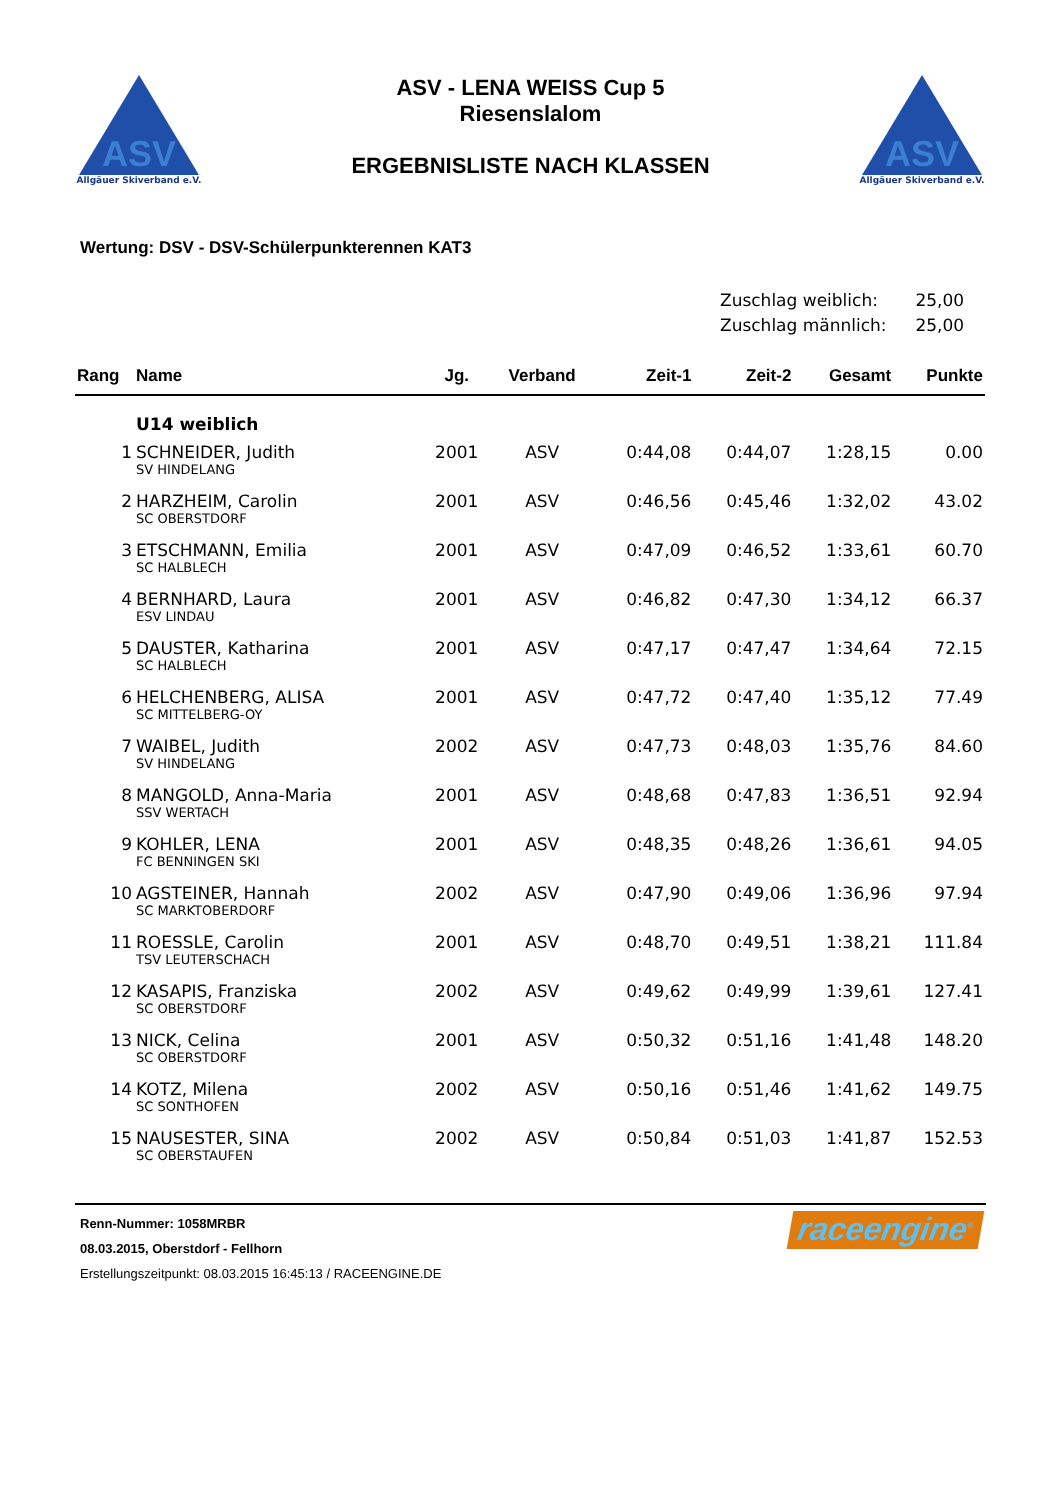ASV
Allgäuer Skiverband e.V.
ASV - LENA WEISS Cup 5
Riesenslalom
ERGEBNISLISTE NACH KLASSEN
ASV
Allgäuer Skiverband e.V.
Wertung: DSV - DSV-Schülerpunkterennen KAT3
Zuschlag weiblich: 25,00
Zuschlag männlich: 25,00
| Rang | Name | Jg. | Verband | Zeit-1 | Zeit-2 | Gesamt | Punkte |
| --- | --- | --- | --- | --- | --- | --- | --- |
| | U14 weiblich | | | | | | |
| 1 | SCHNEIDER, Judith | 2001 | ASV | 0:44,08 | 0:44,07 | 1:28,15 | 0.00 |
| | SV HINDELANG | | | | | | |
| 2 | HARZHEIM, Carolin | 2001 | ASV | 0:46,56 | 0:45,46 | 1:32,02 | 43.02 |
| | SC OBERSTDORF | | | | | | |
| 3 | ETSCHMANN, Emilia | 2001 | ASV | 0:47,09 | 0:46,52 | 1:33,61 | 60.70 |
| | SC HALBLECH | | | | | | |
| 4 | BERNHARD, Laura | 2001 | ASV | 0:46,82 | 0:47,30 | 1:34,12 | 66.37 |
| | ESV LINDAU | | | | | | |
| 5 | DAUSTER, Katharina | 2001 | ASV | 0:47,17 | 0:47,47 | 1:34,64 | 72.15 |
| | SC HALBLECH | | | | | | |
| 6 | HELCHENBERG, ALISA | 2001 | ASV | 0:47,72 | 0:47,40 | 1:35,12 | 77.49 |
| | SC MITTELBERG-OY | | | | | | |
| 7 | WAIBEL, Judith | 2002 | ASV | 0:47,73 | 0:48,03 | 1:35,76 | 84.60 |
| | SV HINDELANG | | | | | | |
| 8 | MANGOLD, Anna-Maria | 2001 | ASV | 0:48,68 | 0:47,83 | 1:36,51 | 92.94 |
| | SSV WERTACH | | | | | | |
| 9 | KOHLER, LENA | 2001 | ASV | 0:48,35 | 0:48,26 | 1:36,61 | 94.05 |
| | FC BENNINGEN SKI | | | | | | |
| 10 | AGSTEINER, Hannah | 2002 | ASV | 0:47,90 | 0:49,06 | 1:36,96 | 97.94 |
| | SC MARKTOBERDORF | | | | | | |
| 11 | ROESSLE, Carolin | 2001 | ASV | 0:48,70 | 0:49,51 | 1:38,21 | 111.84 |
| | TSV LEUTERSCHACH | | | | | | |
| 12 | KASAPIS, Franziska | 2002 | ASV | 0:49,62 | 0:49,99 | 1:39,61 | 127.41 |
| | SC OBERSTDORF | | | | | | |
| 13 | NICK, Celina | 2001 | ASV | 0:50,32 | 0:51,16 | 1:41,48 | 148.20 |
| | SC OBERSTDORF | | | | | | |
| 14 | KOTZ, Milena | 2002 | ASV | 0:50,16 | 0:51,46 | 1:41,62 | 149.75 |
| | SC SONTHOFEN | | | | | | |
| 15 | NAUSESTER, SINA | 2002 | ASV | 0:50,84 | 0:51,03 | 1:41,87 | 152.53 |
| | SC OBERSTAUFEN | | | | | | |
Renn-Nummer: 1058MRBR
08.03.2015, Oberstdorf - Fellhorn
Erstellungszeitpunkt: 08.03.2015 16:45:13 / RACEENGINE.DE
raceengine<sup>®</sup>